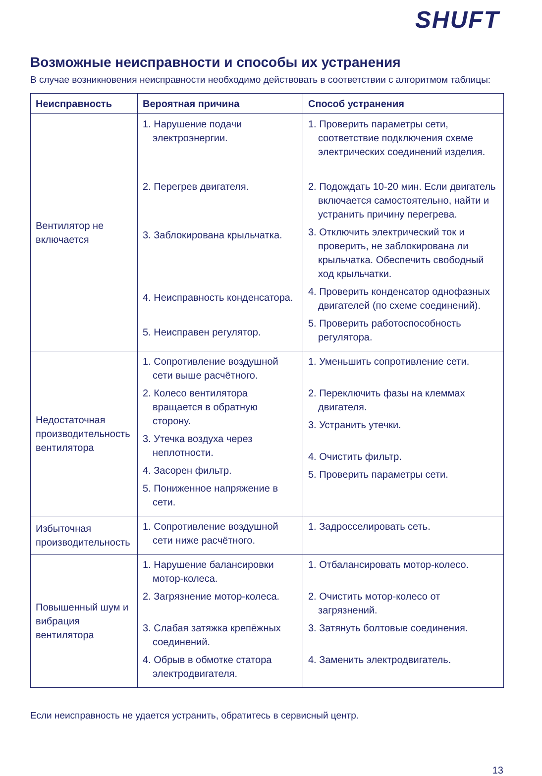SHUFT
Возможные неисправности и способы их устранения
В случае возникновения неисправности необходимо действовать в соответствии с алгоритмом таблицы:
| Неисправность | Вероятная причина | Способ устранения |
| --- | --- | --- |
| Вентилятор не включается | 1. Нарушение подачи электроэнергии. 2. Перегрев двигателя. 3. Заблокирована крыльчатка. 4. Неисправность конденсатора. 5. Неисправен регулятор. | 1. Проверить параметры сети, соответствие подключения схеме электрических соединений изделия. 2. Подождать 10-20 мин. Если двигатель включается самостоятельно, найти и устранить причину перегрева. 3. Отключить электрический ток и проверить, не заблокирована ли крыльчатка. Обеспечить свободный ход крыльчатки. 4. Проверить конденсатор однофазных двигателей (по схеме соединений). 5. Проверить работоспособность регулятора. |
| Недостаточная производительность вентилятора | 1. Сопротивление воздушной сети выше расчётного. 2. Колесо вентилятора вращается в обратную сторону. 3. Утечка воздуха через неплотности. 4. Засорен фильтр. 5. Пониженное напряжение в сети. | 1. Уменьшить сопротивление сети. 2. Переключить фазы на клеммах двигателя. 3. Устранить утечки. 4. Очистить фильтр. 5. Проверить параметры сети. |
| Избыточная производительность | 1. Сопротивление воздушной сети ниже расчётного. | 1. Задросселировать сеть. |
| Повышенный шум и вибрация вентилятора | 1. Нарушение балансировки мотор-колеса. 2. Загрязнение мотор-колеса. 3. Слабая затяжка крепёжных соединений. 4. Обрыв в обмотке статора электродвигателя. | 1. Отбалансировать мотор-колесо. 2. Очистить мотор-колесо от загрязнений. 3. Затянуть болтовые соединения. 4. Заменить электродвигатель. |
Если неисправность не удается устранить, обратитесь в сервисный центр.
13